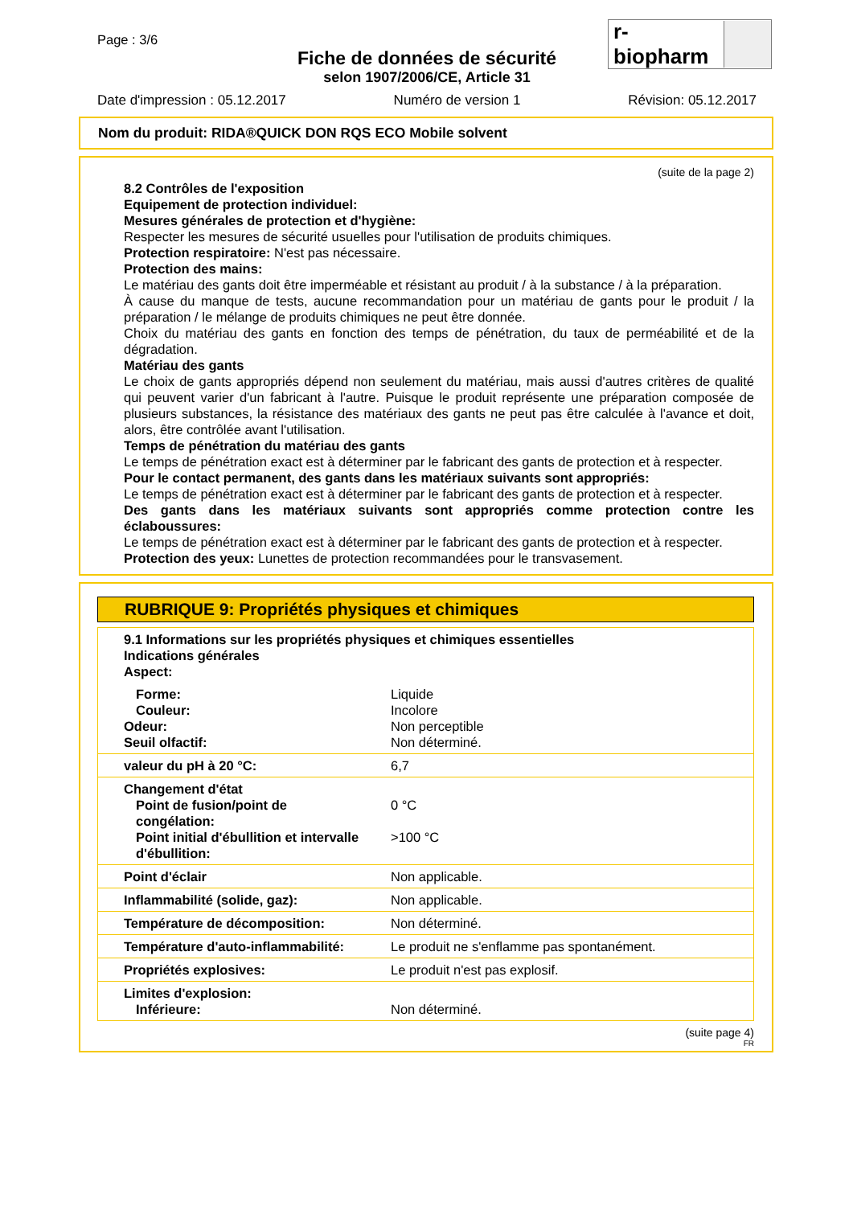Page : 3/6
Fiche de données de sécurité
selon 1907/2006/CE, Article 31
Date d'impression : 05.12.2017 Numéro de version 1 Révision: 05.12.2017
r-biopharm
Nom du produit: RIDA®QUICK DON RQS ECO Mobile solvent
(suite de la page 2)
8.2 Contrôles de l'exposition
Equipement de protection individuel:
Mesures générales de protection et d'hygiène:
Respecter les mesures de sécurité usuelles pour l'utilisation de produits chimiques.
Protection respiratoire: N'est pas nécessaire.
Protection des mains:
Le matériau des gants doit être imperméable et résistant au produit / à la substance / à la préparation.
À cause du manque de tests, aucune recommandation pour un matériau de gants pour le produit / la préparation / le mélange de produits chimiques ne peut être donnée.
Choix du matériau des gants en fonction des temps de pénétration, du taux de perméabilité et de la dégradation.
Matériau des gants
Le choix de gants appropriés dépend non seulement du matériau, mais aussi d'autres critères de qualité qui peuvent varier d'un fabricant à l'autre. Puisque le produit représente une préparation composée de plusieurs substances, la résistance des matériaux des gants ne peut pas être calculée à l'avance et doit, alors, être contrôlée avant l'utilisation.
Temps de pénétration du matériau des gants
Le temps de pénétration exact est à déterminer par le fabricant des gants de protection et à respecter.
Pour le contact permanent, des gants dans les matériaux suivants sont appropriés:
Le temps de pénétration exact est à déterminer par le fabricant des gants de protection et à respecter.
Des gants dans les matériaux suivants sont appropriés comme protection contre les éclaboussures:
Le temps de pénétration exact est à déterminer par le fabricant des gants de protection et à respecter.
Protection des yeux: Lunettes de protection recommandées pour le transvasement.
RUBRIQUE 9: Propriétés physiques et chimiques
| 9.1 Informations sur les propriétés physiques et chimiques essentielles Indications générales Aspect: | |
| Forme: Couleur: Odeur: Seuil olfactif: | Liquide Incolore Non perceptible Non déterminé. |
| valeur du pH à 20 °C: | 6,7 |
| Changement d'état Point de fusion/point de congélation: Point initial d'ébullition et intervalle d'ébullition: | 0 °C >100 °C |
| Point d'éclair | Non applicable. |
| Inflammabilité (solide, gaz): | Non applicable. |
| Température de décomposition: | Non déterminé. |
| Température d'auto-inflammabilité: | Le produit ne s'enflamme pas spontanément. |
| Propriétés explosives: | Le produit n'est pas explosif. |
| Limites d'explosion: Inférieure: | Non déterminé. |
(suite page 4)
FR